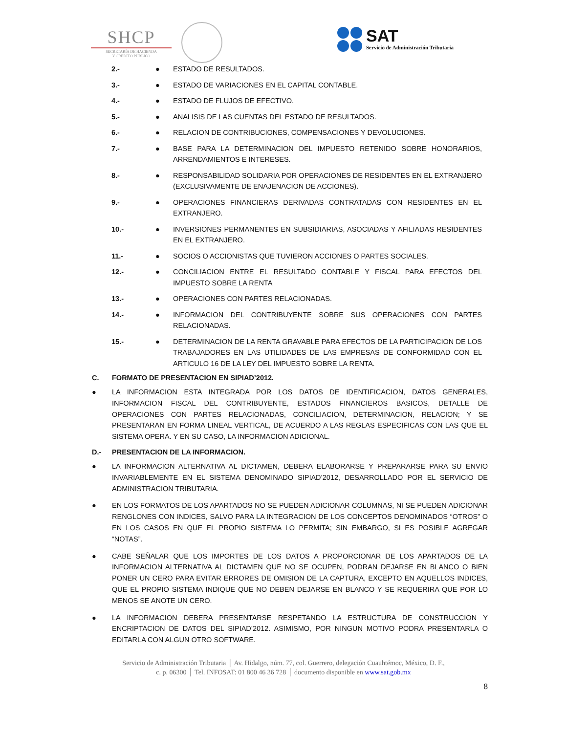SHCP
SECRETARÍA DE HACIENDA
Y CRÉDITO PÚBLICO
SAT
Servicio de Administración Tributaria
2.- ● ESTADO DE RESULTADOS.
3.- ● ESTADO DE VARIACIONES EN EL CAPITAL CONTABLE.
4.- ● ESTADO DE FLUJOS DE EFECTIVO.
5.- ● ANALISIS DE LAS CUENTAS DEL ESTADO DE RESULTADOS.
6.- ● RELACION DE CONTRIBUCIONES, COMPENSACIONES Y DEVOLUCIONES.
7.- ● BASE PARA LA DETERMINACION DEL IMPUESTO RETENIDO SOBRE HONORARIOS, ARRENDAMIENTOS E INTERESES.
8.- ● RESPONSABILIDAD SOLIDARIA POR OPERACIONES DE RESIDENTES EN EL EXTRANJERO (EXCLUSIVAMENTE DE ENAJENACION DE ACCIONES).
9.- ● OPERACIONES FINANCIERAS DERIVADAS CONTRATADAS CON RESIDENTES EN EL EXTRANJERO.
10.- ● INVERSIONES PERMANENTES EN SUBSIDIARIAS, ASOCIADAS Y AFILIADAS RESIDENTES EN EL EXTRANJERO.
11.- ● SOCIOS O ACCIONISTAS QUE TUVIERON ACCIONES O PARTES SOCIALES.
12.- ● CONCILIACION ENTRE EL RESULTADO CONTABLE Y FISCAL PARA EFECTOS DEL IMPUESTO SOBRE LA RENTA
13.- ● OPERACIONES CON PARTES RELACIONADAS.
14.- ● INFORMACION DEL CONTRIBUYENTE SOBRE SUS OPERACIONES CON PARTES RELACIONADAS.
15.- ● DETERMINACION DE LA RENTA GRAVABLE PARA EFECTOS DE LA PARTICIPACION DE LOS TRABAJADORES EN LAS UTILIDADES DE LAS EMPRESAS DE CONFORMIDAD CON EL ARTICULO 16 DE LA LEY DEL IMPUESTO SOBRE LA RENTA.
C. FORMATO DE PRESENTACION EN SIPIAD’2012.
● LA INFORMACION ESTA INTEGRADA POR LOS DATOS DE IDENTIFICACION, DATOS GENERALES, INFORMACION FISCAL DEL CONTRIBUYENTE, ESTADOS FINANCIEROS BASICOS, DETALLE DE OPERACIONES CON PARTES RELACIONADAS, CONCILIACION, DETERMINACION, RELACION; Y SE PRESENTARAN EN FORMA LINEAL VERTICAL, DE ACUERDO A LAS REGLAS ESPECIFICAS CON LAS QUE EL SISTEMA OPERA. Y EN SU CASO, LA INFORMACION ADICIONAL.
D.- PRESENTACION DE LA INFORMACION.
● LA INFORMACION ALTERNATIVA AL DICTAMEN, DEBERA ELABORARSE Y PREPARARSE PARA SU ENVIO INVARIABLEMENTE EN EL SISTEMA DENOMINADO SIPIAD’2012, DESARROLLADO POR EL SERVICIO DE ADMINISTRACION TRIBUTARIA.
● EN LOS FORMATOS DE LOS APARTADOS NO SE PUEDEN ADICIONAR COLUMNAS, NI SE PUEDEN ADICIONAR RENGLONES CON INDICES, SALVO PARA LA INTEGRACION DE LOS CONCEPTOS DENOMINADOS “OTROS” O EN LOS CASOS EN QUE EL PROPIO SISTEMA LO PERMITA; SIN EMBARGO, SI ES POSIBLE AGREGAR “NOTAS”.
● CABE SEÑALAR QUE LOS IMPORTES DE LOS DATOS A PROPORCIONAR DE LOS APARTADOS DE LA INFORMACION ALTERNATIVA AL DICTAMEN QUE NO SE OCUPEN, PODRAN DEJARSE EN BLANCO O BIEN PONER UN CERO PARA EVITAR ERRORES DE OMISION DE LA CAPTURA, EXCEPTO EN AQUELLOS INDICES, QUE EL PROPIO SISTEMA INDIQUE QUE NO DEBEN DEJARSE EN BLANCO Y SE REQUERIRA QUE POR LO MENOS SE ANOTE UN CERO.
● LA INFORMACION DEBERA PRESENTARSE RESPETANDO LA ESTRUCTURA DE CONSTRUCCION Y ENCRIPTACION DE DATOS DEL SIPIAD’2012. ASIMISMO, POR NINGUN MOTIVO PODRA PRESENTARLA O EDITARLA CON ALGUN OTRO SOFTWARE.
Servicio de Administración Tributaria │ Av. Hidalgo, núm. 77, col. Guerrero, delegación Cuauhtémoc, México, D. F.,
c. p. 06300 │ Tel. INFOSAT: 01 800 46 36 728 │ documento disponible en www.sat.gob.mx
8